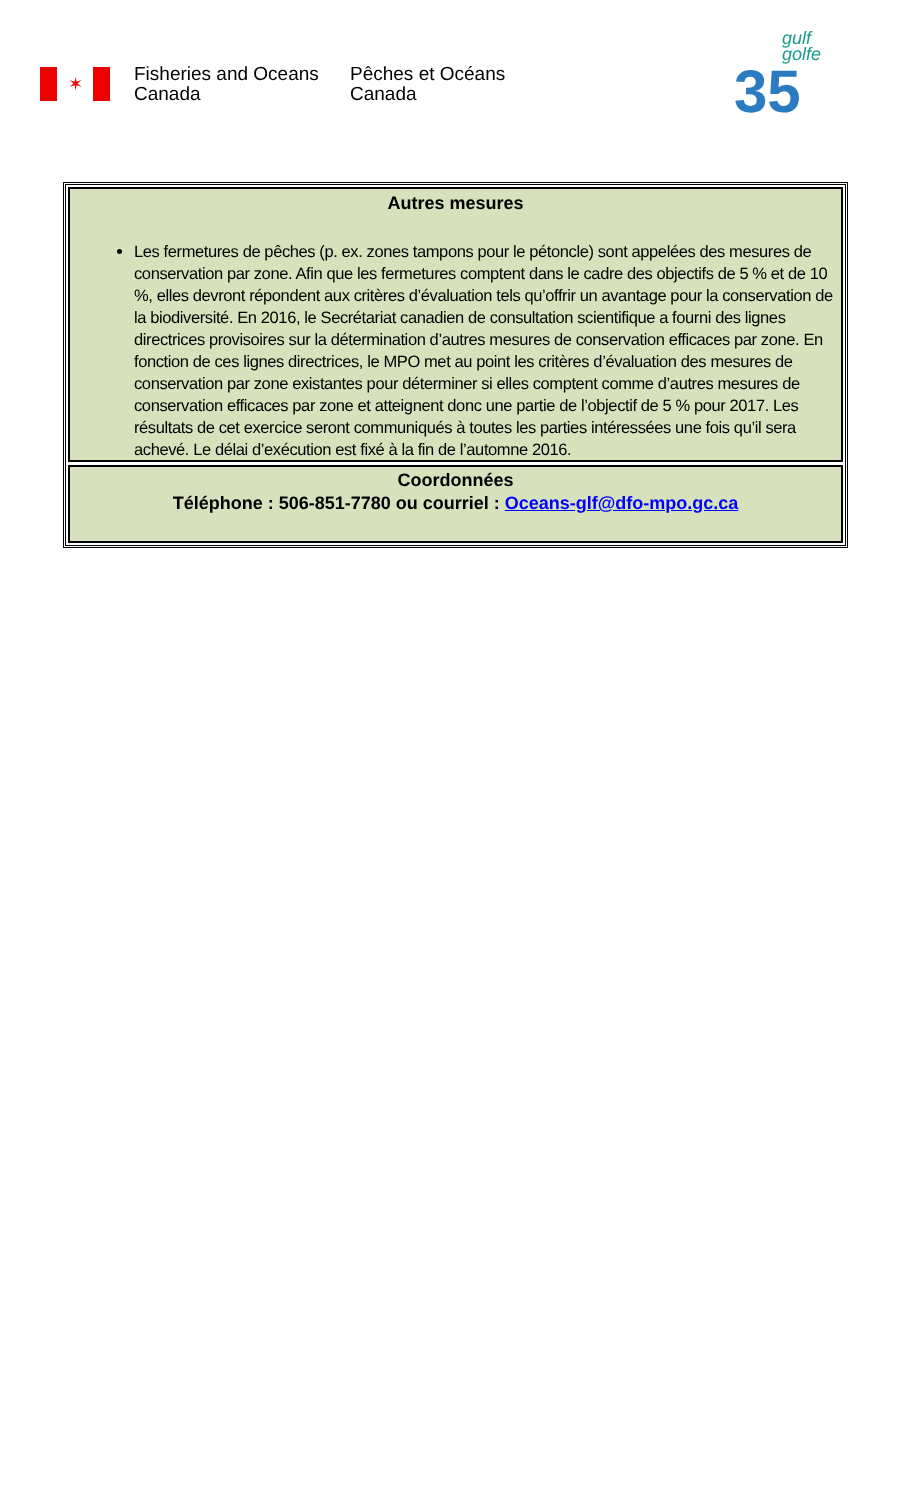✶
Fisheries and Oceans
Canada
Pêches et Océans
Canada
gulf
golfe
35
Autres mesures
Les fermetures de pêches (p. ex. zones tampons pour le pétoncle) sont appelées des mesures de conservation par zone. Afin que les fermetures comptent dans le cadre des objectifs de 5 % et de 10 %, elles devront répondent aux critères d’évaluation tels qu’offrir un avantage pour la conservation de la biodiversité. En 2016, le Secrétariat canadien de consultation scientifique a fourni des lignes directrices provisoires sur la détermination d’autres mesures de conservation efficaces par zone. En fonction de ces lignes directrices, le MPO met au point les critères d’évaluation des mesures de conservation par zone existantes pour déterminer si elles comptent comme d’autres mesures de conservation efficaces par zone et atteignent donc une partie de l’objectif de 5 % pour 2017. Les résultats de cet exercice seront communiqués à toutes les parties intéressées une fois qu’il sera achevé. Le délai d’exécution est fixé à la fin de l’automne 2016.
Coordonnées
Téléphone : 506-851-7780 ou courriel : Oceans-glf@dfo-mpo.gc.ca